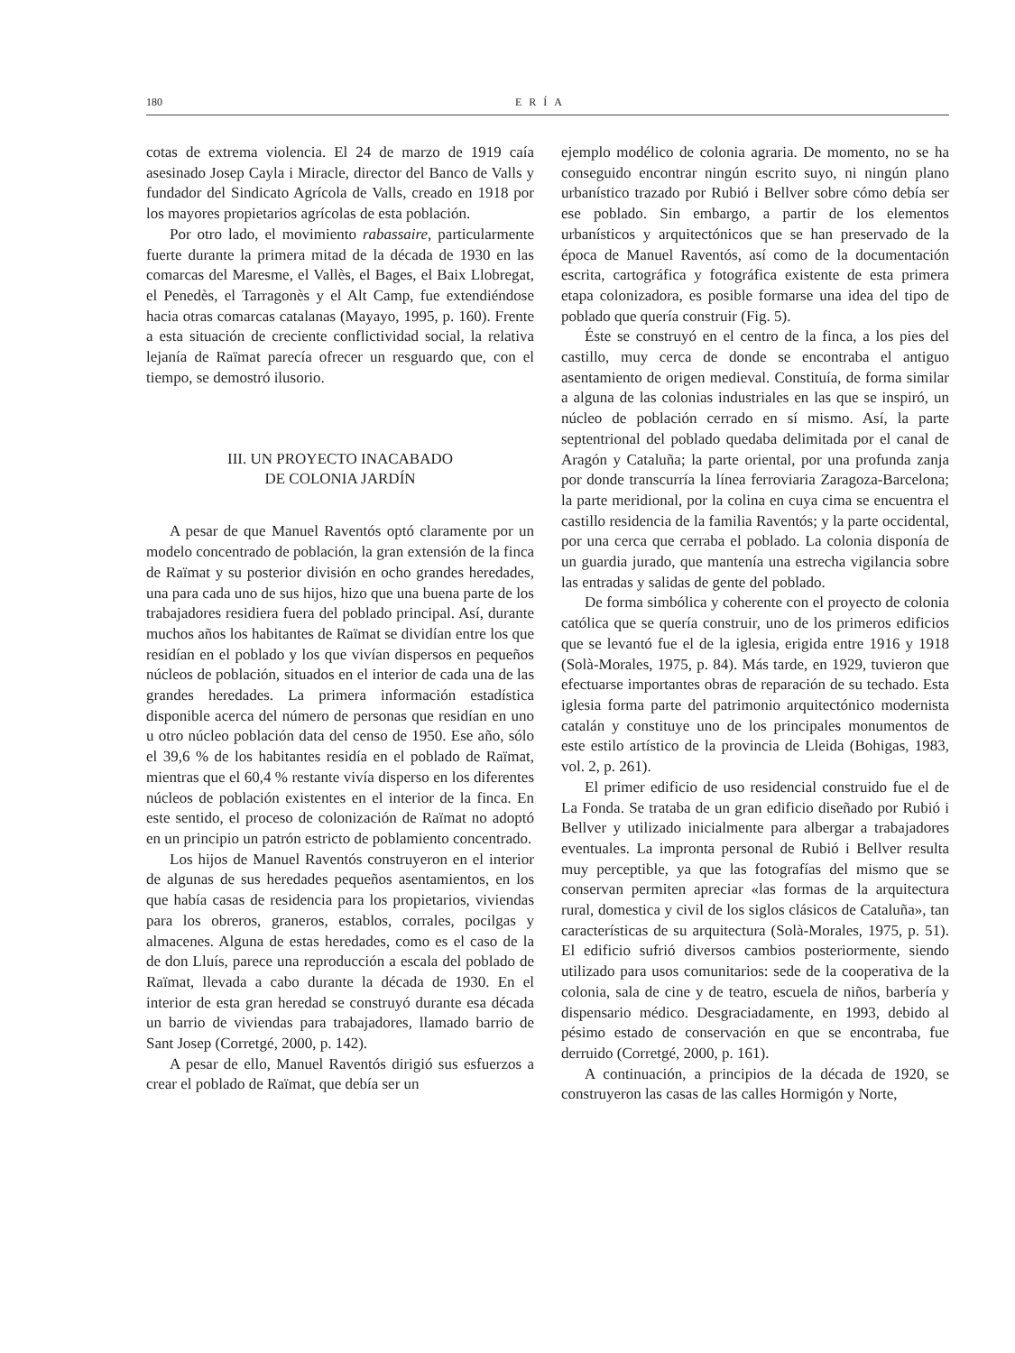180 ERÍA
cotas de extrema violencia. El 24 de marzo de 1919 caía asesinado Josep Cayla i Miracle, director del Banco de Valls y fundador del Sindicato Agrícola de Valls, creado en 1918 por los mayores propietarios agrícolas de esta población.
Por otro lado, el movimiento rabassaire, particularmente fuerte durante la primera mitad de la década de 1930 en las comarcas del Maresme, el Vallès, el Bages, el Baix Llobregat, el Penedès, el Tarragonès y el Alt Camp, fue extendiéndose hacia otras comarcas catalanas (Mayayo, 1995, p. 160). Frente a esta situación de creciente conflictividad social, la relativa lejanía de Raïmat parecía ofrecer un resguardo que, con el tiempo, se demostró ilusorio.
III. UN PROYECTO INACABADO
DE COLONIA JARDÍN
A pesar de que Manuel Raventós optó claramente por un modelo concentrado de población, la gran extensión de la finca de Raïmat y su posterior división en ocho grandes heredades, una para cada uno de sus hijos, hizo que una buena parte de los trabajadores residiera fuera del poblado principal. Así, durante muchos años los habitantes de Raïmat se dividían entre los que residían en el poblado y los que vivían dispersos en pequeños núcleos de población, situados en el interior de cada una de las grandes heredades. La primera información estadística disponible acerca del número de personas que residían en uno u otro núcleo población data del censo de 1950. Ese año, sólo el 39,6 % de los habitantes residía en el poblado de Raïmat, mientras que el 60,4 % restante vivía disperso en los diferentes núcleos de población existentes en el interior de la finca. En este sentido, el proceso de colonización de Raïmat no adoptó en un principio un patrón estricto de poblamiento concentrado.
Los hijos de Manuel Raventós construyeron en el interior de algunas de sus heredades pequeños asentamientos, en los que había casas de residencia para los propietarios, viviendas para los obreros, graneros, establos, corrales, pocilgas y almacenes. Alguna de estas heredades, como es el caso de la de don Lluís, parece una reproducción a escala del poblado de Raïmat, llevada a cabo durante la década de 1930. En el interior de esta gran heredad se construyó durante esa década un barrio de viviendas para trabajadores, llamado barrio de Sant Josep (Corretgé, 2000, p. 142).
A pesar de ello, Manuel Raventós dirigió sus esfuerzos a crear el poblado de Raïmat, que debía ser un
ejemplo modélico de colonia agraria. De momento, no se ha conseguido encontrar ningún escrito suyo, ni ningún plano urbanístico trazado por Rubió i Bellver sobre cómo debía ser ese poblado. Sin embargo, a partir de los elementos urbanísticos y arquitectónicos que se han preservado de la época de Manuel Raventós, así como de la documentación escrita, cartográfica y fotográfica existente de esta primera etapa colonizadora, es posible formarse una idea del tipo de poblado que quería construir (Fig. 5).
Éste se construyó en el centro de la finca, a los pies del castillo, muy cerca de donde se encontraba el antiguo asentamiento de origen medieval. Constituía, de forma similar a alguna de las colonias industriales en las que se inspiró, un núcleo de población cerrado en sí mismo. Así, la parte septentrional del poblado quedaba delimitada por el canal de Aragón y Cataluña; la parte oriental, por una profunda zanja por donde transcurría la línea ferroviaria Zaragoza-Barcelona; la parte meridional, por la colina en cuya cima se encuentra el castillo residencia de la familia Raventós; y la parte occidental, por una cerca que cerraba el poblado. La colonia disponía de un guardia jurado, que mantenía una estrecha vigilancia sobre las entradas y salidas de gente del poblado.
De forma simbólica y coherente con el proyecto de colonia católica que se quería construir, uno de los primeros edificios que se levantó fue el de la iglesia, erigida entre 1916 y 1918 (Solà-Morales, 1975, p. 84). Más tarde, en 1929, tuvieron que efectuarse importantes obras de reparación de su techado. Esta iglesia forma parte del patrimonio arquitectónico modernista catalán y constituye uno de los principales monumentos de este estilo artístico de la provincia de Lleida (Bohigas, 1983, vol. 2, p. 261).
El primer edificio de uso residencial construido fue el de La Fonda. Se trataba de un gran edificio diseñado por Rubió i Bellver y utilizado inicialmente para albergar a trabajadores eventuales. La impronta personal de Rubió i Bellver resulta muy perceptible, ya que las fotografías del mismo que se conservan permiten apreciar «las formas de la arquitectura rural, domestica y civil de los siglos clásicos de Cataluña», tan características de su arquitectura (Solà-Morales, 1975, p. 51). El edificio sufrió diversos cambios posteriormente, siendo utilizado para usos comunitarios: sede de la cooperativa de la colonia, sala de cine y de teatro, escuela de niños, barbería y dispensario médico. Desgraciadamente, en 1993, debido al pésimo estado de conservación en que se encontraba, fue derruido (Corretgé, 2000, p. 161).
A continuación, a principios de la década de 1920, se construyeron las casas de las calles Hormigón y Norte,